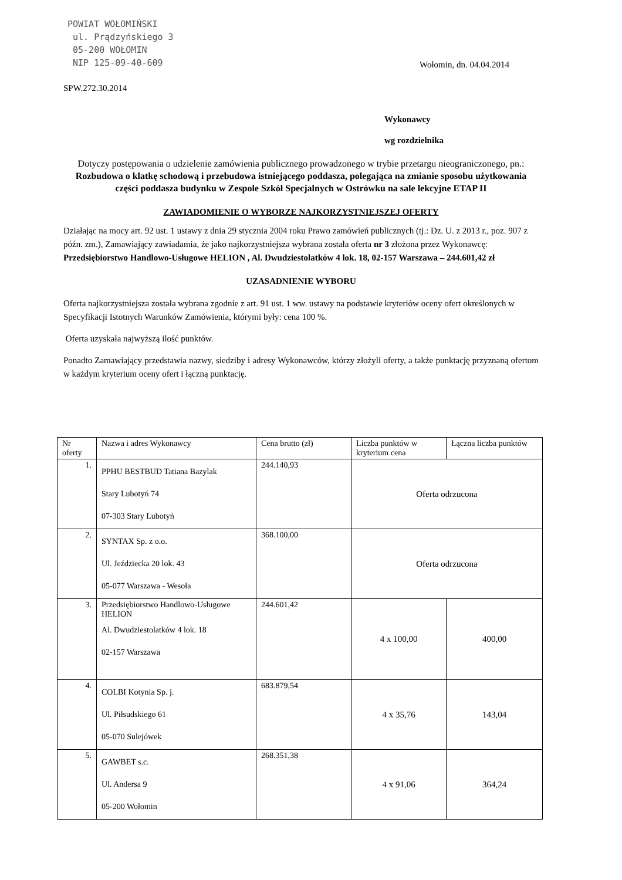POWIAT WOŁOMIŃSKI
ul. Prądzyńskiego 3
05-200 WOŁOMIN
NIP 125-09-40-609
Wołomin, dn. 04.04.2014
SPW.272.30.2014
Wykonawcy
wg rozdzielnika
Dotyczy postępowania o udzielenie zamówienia publicznego prowadzonego w trybie przetargu nieograniczonego, pn.: Rozbudowa o klatkę schodową i przebudowa istniejącego poddasza, polegająca na zmianie sposobu użytkowania części poddasza budynku w Zespole Szkół Specjalnych w Ostrówku na sale lekcyjne ETAP II
ZAWIADOMIENIE O WYBORZE NAJKORZYSTNIEJSZEJ OFERTY
Działając na mocy art. 92 ust. 1 ustawy z dnia 29 stycznia 2004 roku Prawo zamówień publicznych (tj.: Dz. U. z 2013 r., poz. 907 z późn. zm.), Zamawiający zawiadamia, że jako najkorzystniejsza wybrana została oferta nr 3 złożona przez Wykonawcę: Przedsiębiorstwo Handlowo-Usługowe HELION , Al. Dwudziestolatków 4 lok. 18, 02-157 Warszawa – 244.601,42 zł
UZASADNIENIE WYBORU
Oferta najkorzystniejsza została wybrana zgodnie z art. 91 ust. 1 ww. ustawy na podstawie kryteriów oceny ofert określonych w Specyfikacji Istotnych Warunków Zamówienia, którymi były: cena 100 %.
Oferta uzyskała najwyższą ilość punktów.
Ponadto Zamawiający przedstawia nazwy, siedziby i adresy Wykonawców, którzy złożyli oferty, a także punktację przyznaną ofertom w każdym kryterium oceny ofert i łączną punktację.
| Nr oferty | Nazwa i adres Wykonawcy | Cena brutto (zł) | Liczba punktów w kryterium cena | Łączna liczba punktów |
| --- | --- | --- | --- | --- |
| 1. | PPHU BESTBUD Tatiana Bazylak Stary Lubotyń 74 07-303 Stary Lubotyń | 244.140,93 | Oferta odrzucona | |
| 2. | SYNTAX Sp. z o.o. Ul. Jeździecka 20 lok. 43 05-077 Warszawa - Wesoła | 368.100,00 | Oferta odrzucona | |
| 3. | Przedsiębiorstwo Handlowo-Usługowe HELION Al. Dwudziestolatków 4 lok. 18 02-157 Warszawa | 244.601,42 | 4 x 100,00 | 400,00 |
| 4. | COLBI Kotynia Sp. j. Ul. Piłsudskiego 61 05-070 Sulejówek | 683.879,54 | 4 x 35,76 | 143,04 |
| 5. | GAWBET s.c. Ul. Andersa 9 05-200 Wołomin | 268.351,38 | 4 x 91,06 | 364,24 |